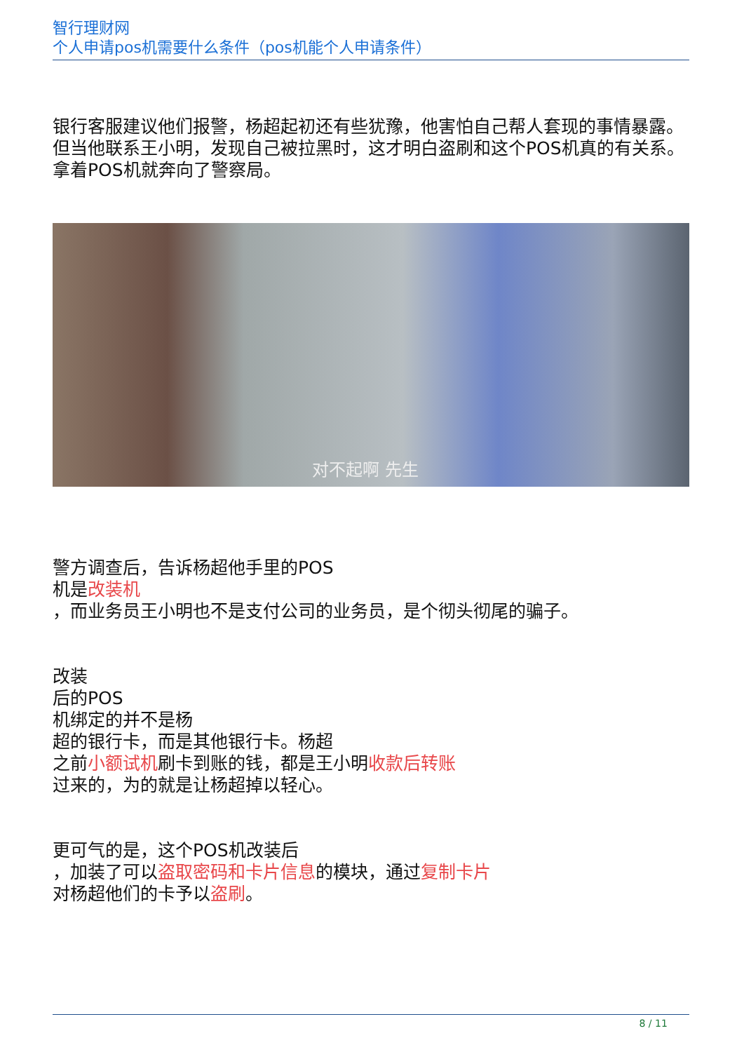智行理财网
个人申请pos机需要什么条件（pos机能个人申请条件）
银行客服建议他们报警，杨超起初还有些犹豫，他害怕自己帮人套现的事情暴露。但当他联系王小明，发现自己被拉黑时，这才明白盗刷和这个POS机真的有关系。拿着POS机就奔向了警察局。
对不起啊 先生
警方调查后，告诉杨超他手里的POS
机是改装机
，而业务员王小明也不是支付公司的业务员，是个彻头彻尾的骗子。
改装
后的POS
机绑定的并不是杨
超的银行卡，而是其他银行卡。杨超
之前小额试机刷卡到账的钱，都是王小明收款后转账
过来的，为的就是让杨超掉以轻心。
更可气的是，这个POS机改装后
，加装了可以盗取密码和卡片信息的模块，通过复制卡片
对杨超他们的卡予以盗刷。
8 / 11